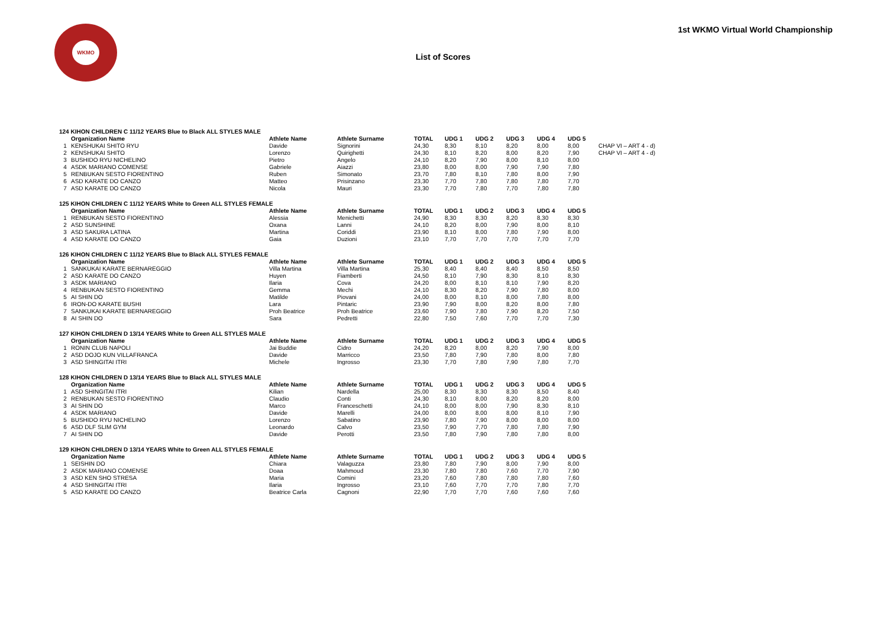WKMO
1st WKMO Virtual World Championship
List of Scores
| 124 KIHON CHILDREN C 11/12 YEARS Blue to Black ALL STYLES MALE | | | | | | | | | | |
| | Organization Name | Athlete Name | Athlete Surname | TOTAL | UDG 1 | UDG 2 | UDG 3 | UDG 4 | UDG 5 | |
| 1 | KENSHUKAI SHITO RYU | Davide | Signorini | 24,30 | 8,30 | 8,10 | 8,20 | 8,00 | 8,00 | CHAP VI – ART 4 - d) |
| 2 | KENSHUKAI SHITO | Lorenzo | Quirighetti | 24,30 | 8,10 | 8,20 | 8,00 | 8,20 | 7,90 | CHAP VI – ART 4 - d) |
| 3 | BUSHIDO RYU NICHELINO | Pietro | Angelo | 24,10 | 8,20 | 7,90 | 8,00 | 8,10 | 8,00 | |
| 4 | ASDK MARIANO COMENSE | Gabriele | Aiazzi | 23,80 | 8,00 | 8,00 | 7,90 | 7,90 | 7,80 | |
| 5 | RENBUKAN SESTO FIORENTINO | Ruben | Simonato | 23,70 | 7,80 | 8,10 | 7,80 | 8,00 | 7,90 | |
| 6 | ASD KARATE DO CANZO | Matteo | Prisinzano | 23,30 | 7,70 | 7,80 | 7,80 | 7,80 | 7,70 | |
| 7 | ASD KARATE DO CANZO | Nicola | Mauri | 23,30 | 7,70 | 7,80 | 7,70 | 7,80 | 7,80 | |
| 125 KIHON CHILDREN C 11/12 YEARS White to Green ALL STYLES FEMALE | | | | | | | | | | |
| | Organization Name | Athlete Name | Athlete Surname | TOTAL | UDG 1 | UDG 2 | UDG 3 | UDG 4 | UDG 5 | |
| 1 | RENBUKAN SESTO FIORENTINO | Alessia | Menichetti | 24,90 | 8,30 | 8,30 | 8,20 | 8,30 | 8,30 | |
| 2 | ASD SUNSHINE | Oxana | Lanni | 24,10 | 8,20 | 8,00 | 7,90 | 8,00 | 8,10 | |
| 3 | ASD SAKURA LATINA | Martina | Coriddi | 23,90 | 8,10 | 8,00 | 7,80 | 7,90 | 8,00 | |
| 4 | ASD KARATE DO CANZO | Gaia | Duzioni | 23,10 | 7,70 | 7,70 | 7,70 | 7,70 | 7,70 | |
| 126 KIHON CHILDREN C 11/12 YEARS Blue to Black ALL STYLES FEMALE | | | | | | | | | | |
| | Organization Name | Athlete Name | Athlete Surname | TOTAL | UDG 1 | UDG 2 | UDG 3 | UDG 4 | UDG 5 | |
| 1 | SANKUKAI KARATE BERNAREGGIO | Villa Martina | Villa Martina | 25,30 | 8,40 | 8,40 | 8,40 | 8,50 | 8,50 | |
| 2 | ASD KARATE DO CANZO | Huyen | Fiamberti | 24,50 | 8,10 | 7,90 | 8,30 | 8,10 | 8,30 | |
| 3 | ASDK MARIANO | Ilaria | Cova | 24,20 | 8,00 | 8,10 | 8,10 | 7,90 | 8,20 | |
| 4 | RENBUKAN SESTO FIORENTINO | Gemma | Mechi | 24,10 | 8,30 | 8,20 | 7,90 | 7,80 | 8,00 | |
| 5 | AI SHIN DO | Matilde | Piovani | 24,00 | 8,00 | 8,10 | 8,00 | 7,80 | 8,00 | |
| 6 | IRON-DO KARATE BUSHI | Lara | Pintaric | 23,90 | 7,90 | 8,00 | 8,20 | 8,00 | 7,80 | |
| 7 | SANKUKAI KARATE BERNAREGGIO | Proh Beatrice | Proh Beatrice | 23,60 | 7,90 | 7,80 | 7,90 | 8,20 | 7,50 | |
| 8 | AI SHIN DO | Sara | Pedretti | 22,80 | 7,50 | 7,60 | 7,70 | 7,70 | 7,30 | |
| 127 KIHON CHILDREN D 13/14 YEARS White to Green ALL STYLES MALE | | | | | | | | | | |
| | Organization Name | Athlete Name | Athlete Surname | TOTAL | UDG 1 | UDG 2 | UDG 3 | UDG 4 | UDG 5 | |
| 1 | RONIN CLUB NAPOLI | Jai Buddie | Cidro | 24,20 | 8,20 | 8,00 | 8,20 | 7,90 | 8,00 | |
| 2 | ASD DOJO KUN VILLAFRANCA | Davide | Marricco | 23,50 | 7,80 | 7,90 | 7,80 | 8,00 | 7,80 | |
| 3 | ASD SHINGITAI ITRI | Michele | Ingrosso | 23,30 | 7,70 | 7,80 | 7,90 | 7,80 | 7,70 | |
| 128 KIHON CHILDREN D 13/14 YEARS Blue to Black ALL STYLES MALE | | | | | | | | | | |
| | Organization Name | Athlete Name | Athlete Surname | TOTAL | UDG 1 | UDG 2 | UDG 3 | UDG 4 | UDG 5 | |
| 1 | ASD SHINGITAI ITRI | Kilian | Nardella | 25,00 | 8,30 | 8,30 | 8,30 | 8,50 | 8,40 | |
| 2 | RENBUKAN SESTO FIORENTINO | Claudio | Conti | 24,30 | 8,10 | 8,00 | 8,20 | 8,20 | 8,00 | |
| 3 | AI SHIN DO | Marco | Franceschetti | 24,10 | 8,00 | 8,00 | 7,90 | 8,30 | 8,10 | |
| 4 | ASDK MARIANO | Davide | Marelli | 24,00 | 8,00 | 8,00 | 8,00 | 8,10 | 7,90 | |
| 5 | BUSHIDO RYU NICHELINO | Lorenzo | Sabatino | 23,90 | 7,80 | 7,90 | 8,00 | 8,00 | 8,00 | |
| 6 | ASD DLF SLIM GYM | Leonardo | Calvo | 23,50 | 7,90 | 7,70 | 7,80 | 7,80 | 7,90 | |
| 7 | AI SHIN DO | Davide | Perotti | 23,50 | 7,80 | 7,90 | 7,80 | 7,80 | 8,00 | |
| 129 KIHON CHILDREN D 13/14 YEARS White to Green ALL STYLES FEMALE | | | | | | | | | | |
| | Organization Name | Athlete Name | Athlete Surname | TOTAL | UDG 1 | UDG 2 | UDG 3 | UDG 4 | UDG 5 | |
| 1 | SEISHIN DO | Chiara | Valaguzza | 23,80 | 7,80 | 7,90 | 8,00 | 7,90 | 8,00 | |
| 2 | ASDK MARIANO COMENSE | Doaa | Mahmoud | 23,30 | 7,80 | 7,80 | 7,60 | 7,70 | 7,90 | |
| 3 | ASD KEN SHO STRESA | Maria | Comini | 23,20 | 7,60 | 7,80 | 7,80 | 7,80 | 7,60 | |
| 4 | ASD SHINGITAI ITRI | Ilaria | Ingrosso | 23,10 | 7,60 | 7,70 | 7,70 | 7,80 | 7,70 | |
| 5 | ASD KARATE DO CANZO | Beatrice Carla | Cagnoni | 22,90 | 7,70 | 7,70 | 7,60 | 7,60 | 7,60 | |